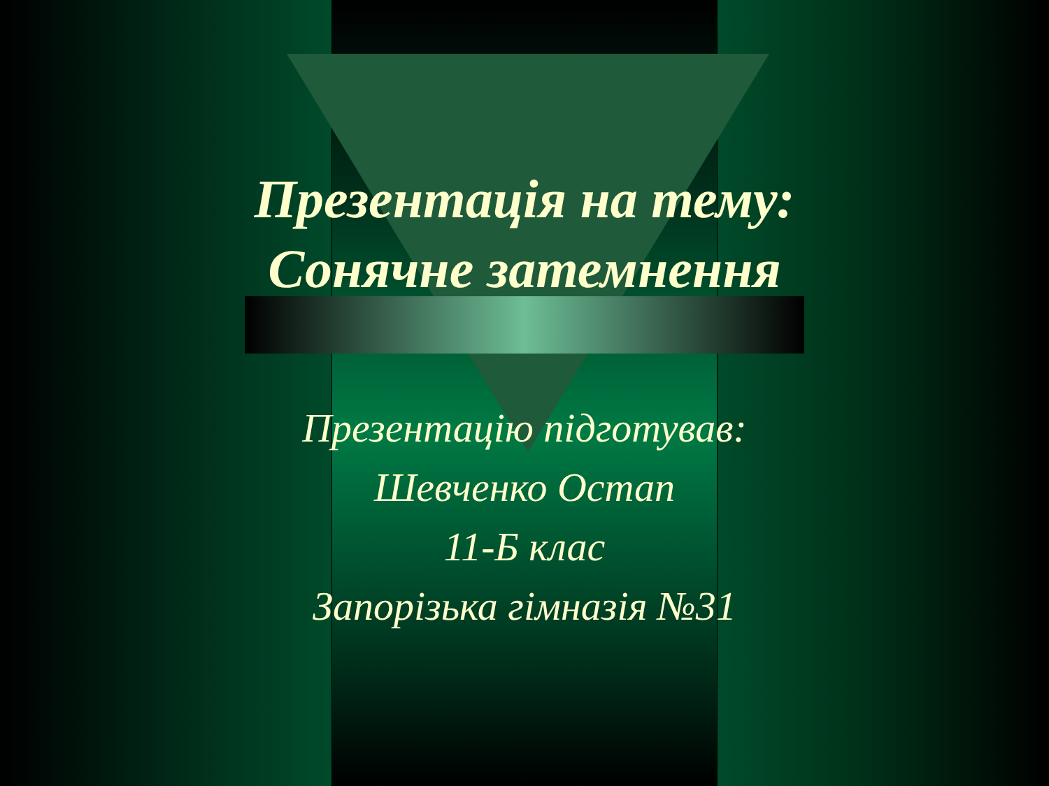Презентація на тему:
Сонячне затемнення
Презентацію підготував:
Шевченко Остап
11-Б клас
Запорізька гімназія №31